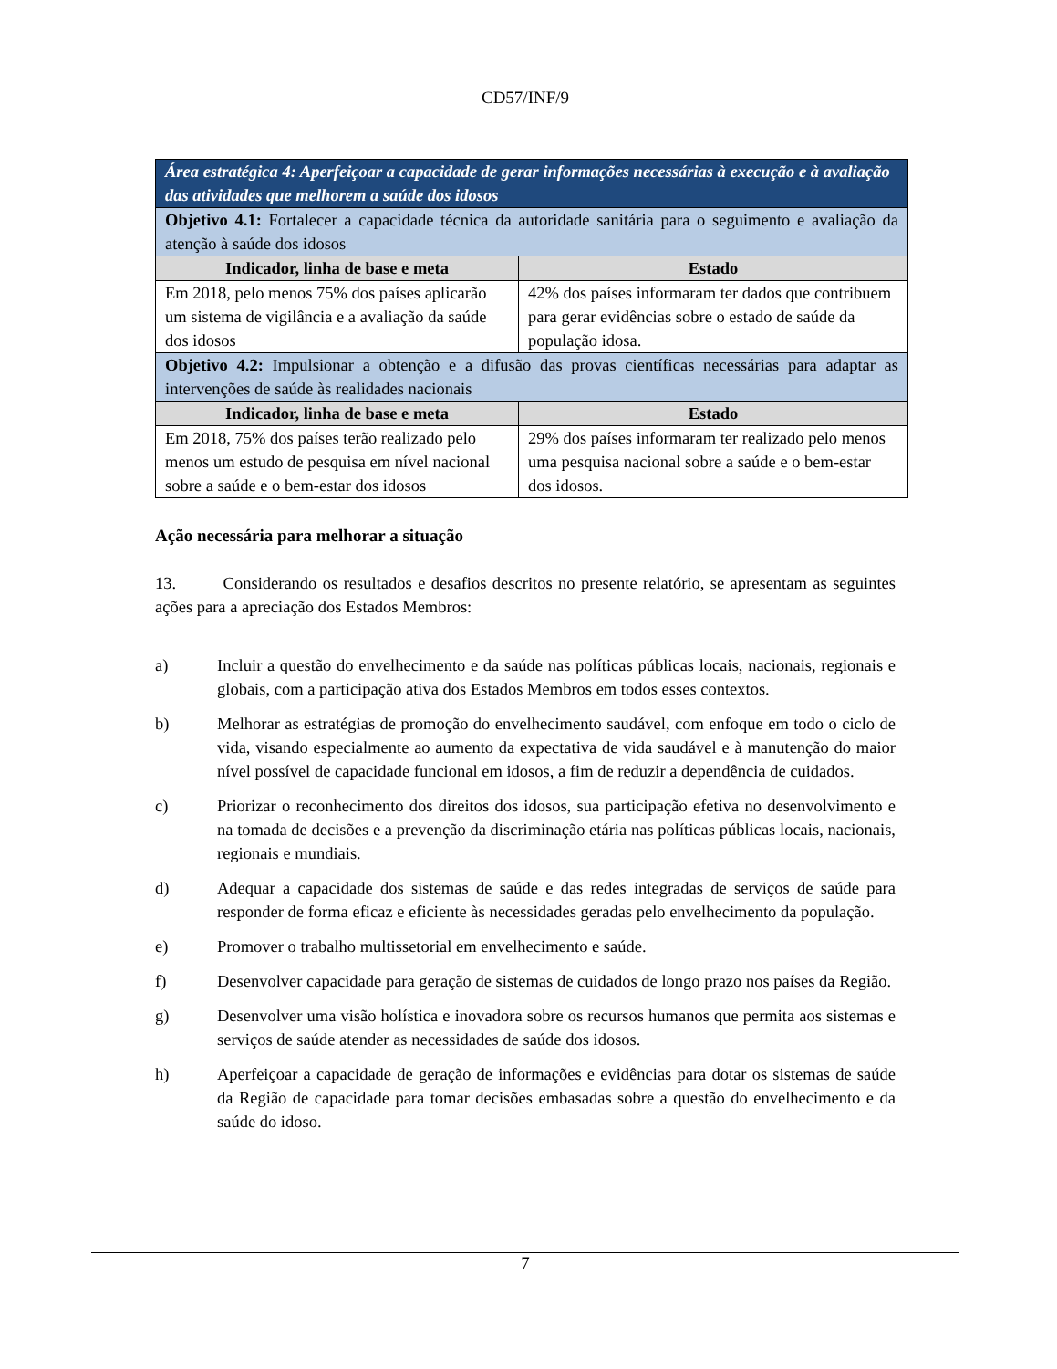CD57/INF/9
| Área estratégica 4: Aperfeiçoar a capacidade de gerar informações necessárias à execução e à avaliação das atividades que melhorem a saúde dos idosos | |
| Objetivo 4.1: Fortalecer a capacidade técnica da autoridade sanitária para o seguimento e avaliação da atenção à saúde dos idosos | |
| Indicador, linha de base e meta | Estado |
| Em 2018, pelo menos 75% dos países aplicarão um sistema de vigilância e a avaliação da saúde dos idosos | 42% dos países informaram ter dados que contribuem para gerar evidências sobre o estado de saúde da população idosa. |
| Objetivo 4.2: Impulsionar a obtenção e a difusão das provas científicas necessárias para adaptar as intervenções de saúde às realidades nacionais | |
| Indicador, linha de base e meta | Estado |
| Em 2018, 75% dos países terão realizado pelo menos um estudo de pesquisa em nível nacional sobre a saúde e o bem-estar dos idosos | 29% dos países informaram ter realizado pelo menos uma pesquisa nacional sobre a saúde e o bem-estar dos idosos. |
Ação necessária para melhorar a situação
13. Considerando os resultados e desafios descritos no presente relatório, se apresentam as seguintes ações para a apreciação dos Estados Membros:
a) Incluir a questão do envelhecimento e da saúde nas políticas públicas locais, nacionais, regionais e globais, com a participação ativa dos Estados Membros em todos esses contextos.
b) Melhorar as estratégias de promoção do envelhecimento saudável, com enfoque em todo o ciclo de vida, visando especialmente ao aumento da expectativa de vida saudável e à manutenção do maior nível possível de capacidade funcional em idosos, a fim de reduzir a dependência de cuidados.
c) Priorizar o reconhecimento dos direitos dos idosos, sua participação efetiva no desenvolvimento e na tomada de decisões e a prevenção da discriminação etária nas políticas públicas locais, nacionais, regionais e mundiais.
d) Adequar a capacidade dos sistemas de saúde e das redes integradas de serviços de saúde para responder de forma eficaz e eficiente às necessidades geradas pelo envelhecimento da população.
e) Promover o trabalho multissetorial em envelhecimento e saúde.
f) Desenvolver capacidade para geração de sistemas de cuidados de longo prazo nos países da Região.
g) Desenvolver uma visão holística e inovadora sobre os recursos humanos que permita aos sistemas e serviços de saúde atender as necessidades de saúde dos idosos.
h) Aperfeiçoar a capacidade de geração de informações e evidências para dotar os sistemas de saúde da Região de capacidade para tomar decisões embasadas sobre a questão do envelhecimento e da saúde do idoso.
7